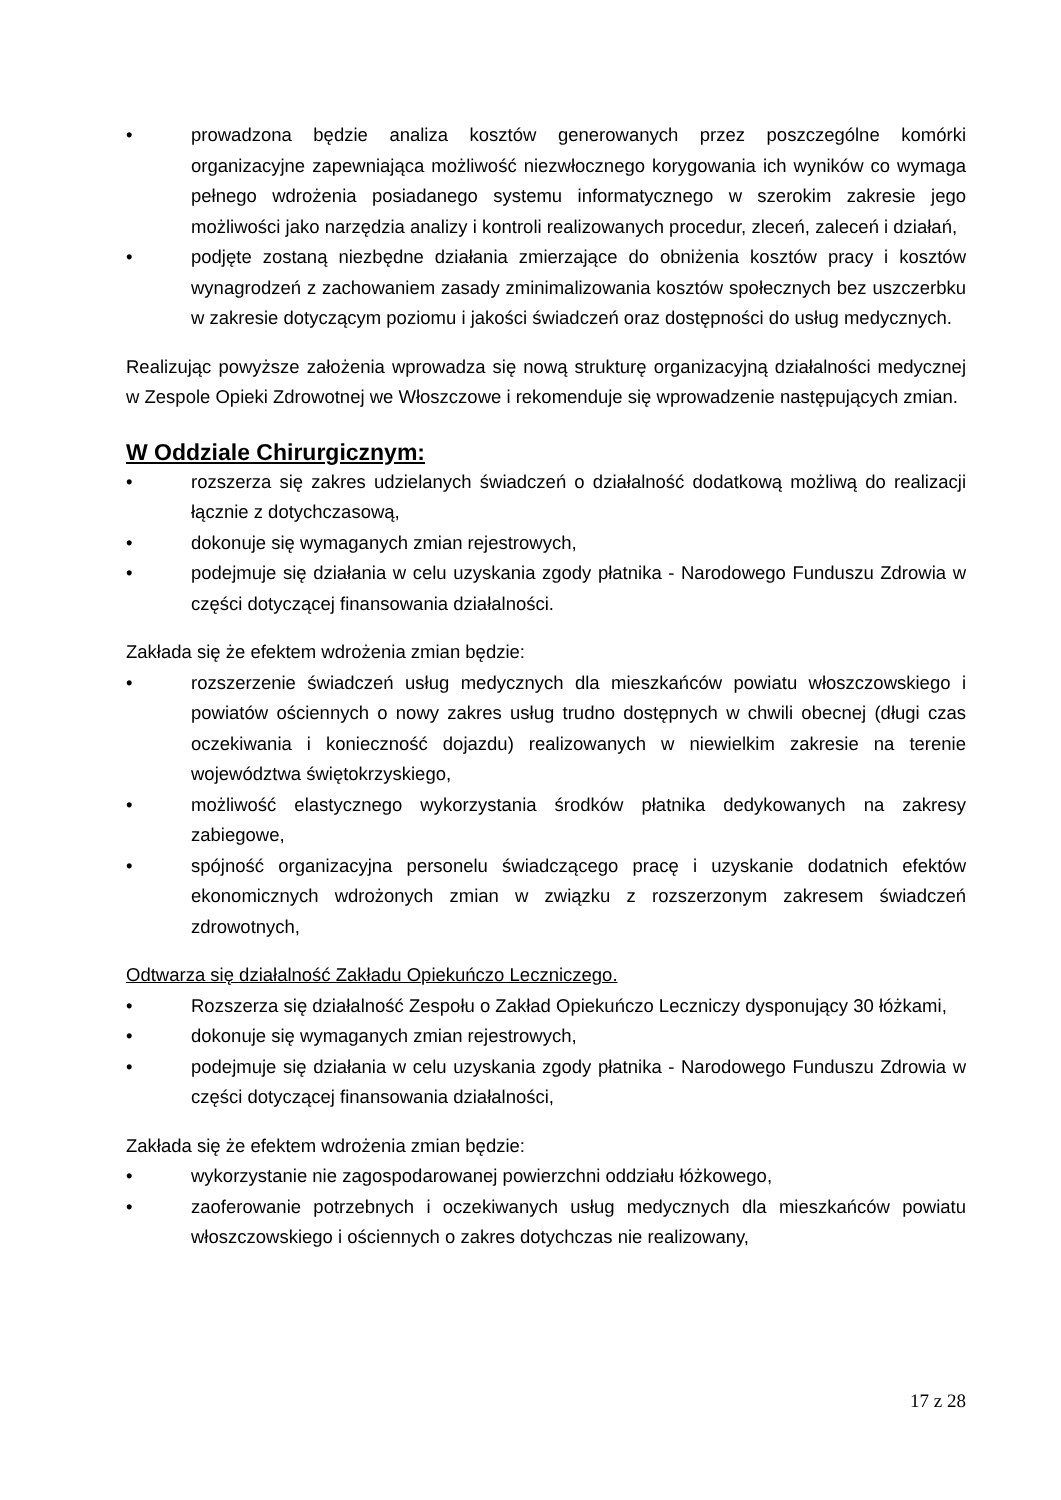• prowadzona będzie analiza kosztów generowanych przez poszczególne komórki organizacyjne zapewniająca możliwość niezwłocznego korygowania ich wyników co wymaga pełnego wdrożenia posiadanego systemu informatycznego w szerokim zakresie jego możliwości jako narzędzia analizy i kontroli realizowanych procedur, zleceń, zaleceń i działań,
• podjęte zostaną niezbędne działania zmierzające do obniżenia kosztów pracy i kosztów wynagrodzeń z zachowaniem zasady zminimalizowania kosztów społecznych bez uszczerbku w zakresie dotyczącym poziomu i jakości świadczeń oraz dostępności do usług medycznych.
Realizując powyższe założenia wprowadza się nową strukturę organizacyjną działalności medycznej w Zespole Opieki Zdrowotnej we Włoszczowe i rekomenduje się wprowadzenie następujących zmian.
W Oddziale Chirurgicznym:
• rozszerza się zakres udzielanych świadczeń o działalność dodatkową możliwą do realizacji łącznie z dotychczasową,
• dokonuje się wymaganych zmian rejestrowych,
• podejmuje się działania w celu uzyskania zgody płatnika - Narodowego Funduszu Zdrowia w części dotyczącej finansowania działalności.
Zakłada się że efektem wdrożenia zmian będzie:
• rozszerzenie świadczeń usług medycznych dla mieszkańców powiatu włoszczowskiego i powiatów ościennych o nowy zakres usług trudno dostępnych w chwili obecnej (długi czas oczekiwania i konieczność dojazdu) realizowanych w niewielkim zakresie na terenie województwa świętokrzyskiego,
• możliwość elastycznego wykorzystania środków płatnika dedykowanych na zakresy zabiegowe,
• spójność organizacyjna personelu świadczącego pracę i uzyskanie dodatnich efektów ekonomicznych wdrożonych zmian w związku z rozszerzonym zakresem świadczeń zdrowotnych,
Odtwarza się działalność Zakładu Opiekuńczo Leczniczego.
• Rozszerza się działalność Zespołu o Zakład Opiekuńczo Leczniczy dysponujący 30 łóżkami,
• dokonuje się wymaganych zmian rejestrowych,
• podejmuje się działania w celu uzyskania zgody płatnika - Narodowego Funduszu Zdrowia w części dotyczącej finansowania działalności,
Zakłada się że efektem wdrożenia zmian będzie:
• wykorzystanie nie zagospodarowanej powierzchni oddziału łóżkowego,
• zaoferowanie potrzebnych i oczekiwanych usług medycznych dla mieszkańców powiatu włoszczowskiego i ościennych o zakres dotychczas nie realizowany,
17 z 28